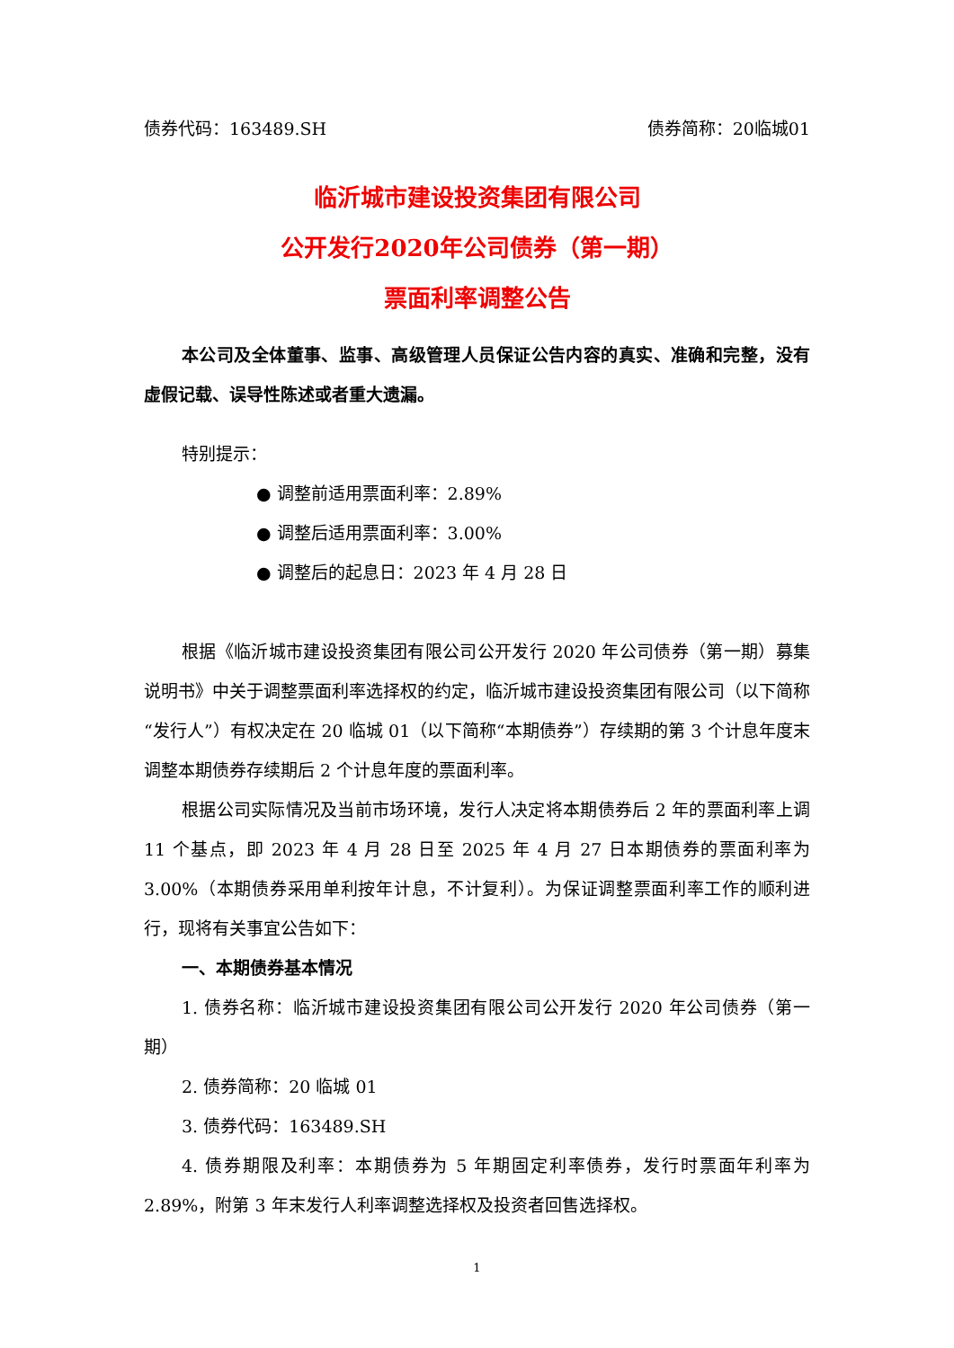债券代码：163489.SH 债券简称：20临城01
临沂城市建设投资集团有限公司
公开发行2020年公司债券（第一期）
票面利率调整公告
本公司及全体董事、监事、高级管理人员保证公告内容的真实、准确和完整，没有虚假记载、误导性陈述或者重大遗漏。
特别提示：
● 调整前适用票面利率：2.89%
● 调整后适用票面利率：3.00%
● 调整后的起息日：2023 年 4 月 28 日
根据《临沂城市建设投资集团有限公司公开发行 2020 年公司债券（第一期）募集说明书》中关于调整票面利率选择权的约定，临沂城市建设投资集团有限公司（以下简称“发行人”）有权决定在 20 临城 01（以下简称“本期债券”）存续期的第 3 个计息年度末调整本期债券存续期后 2 个计息年度的票面利率。
根据公司实际情况及当前市场环境，发行人决定将本期债券后 2 年的票面利率上调 11 个基点，即 2023 年 4 月 28 日至 2025 年 4 月 27 日本期债券的票面利率为 3.00%（本期债券采用单利按年计息，不计复利）。为保证调整票面利率工作的顺利进行，现将有关事宜公告如下：
一、本期债券基本情况
1. 债券名称：临沂城市建设投资集团有限公司公开发行 2020 年公司债券（第一期）
2. 债券简称：20 临城 01
3. 债券代码：163489.SH
4. 债券期限及利率：本期债券为 5 年期固定利率债券，发行时票面年利率为 2.89%，附第 3 年末发行人利率调整选择权及投资者回售选择权。
1